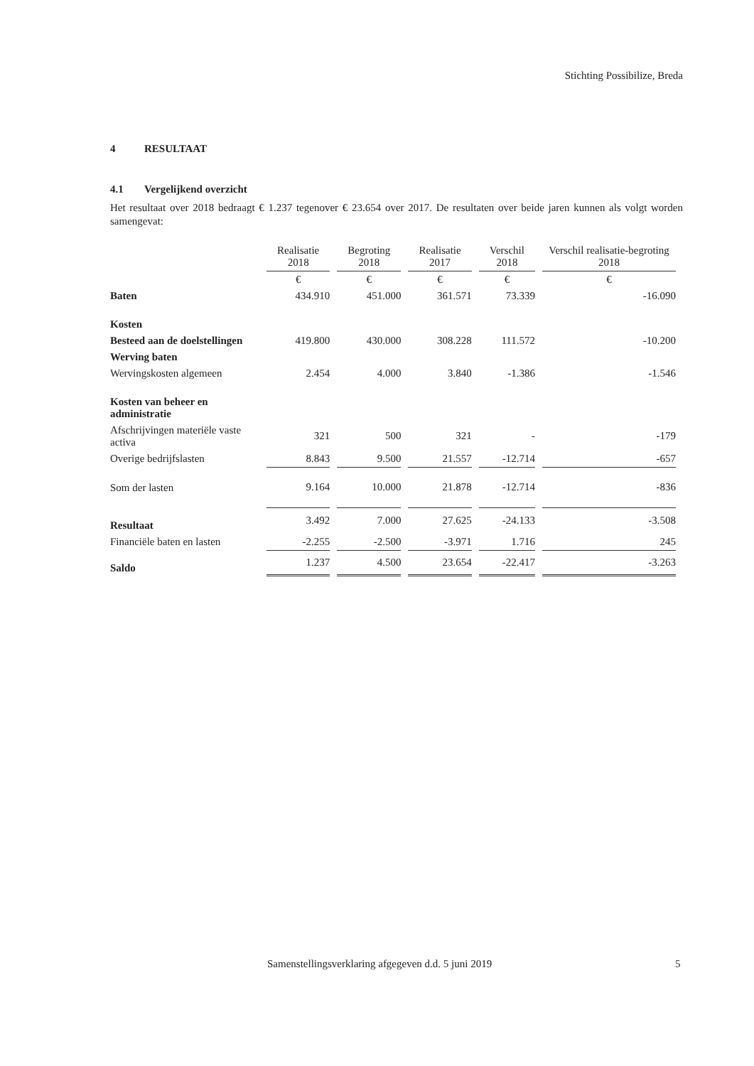Stichting Possibilize, Breda
4 RESULTAAT
4.1 Vergelijkend overzicht
Het resultaat over 2018 bedraagt € 1.237 tegenover € 23.654 over 2017. De resultaten over beide jaren kunnen als volgt worden samengevat:
| | Realisatie 2018 | Begroting 2018 | Realisatie 2017 | Verschil 2018 | Verschil realisatie-begroting 2018 |
| | € | € | € | € | € |
| Baten | 434.910 | 451.000 | 361.571 | 73.339 | -16.090 |
| Kosten | | | | | |
| Besteed aan de doelstellingen | 419.800 | 430.000 | 308.228 | 111.572 | -10.200 |
| Werving baten | | | | | |
| Wervingskosten algemeen | 2.454 | 4.000 | 3.840 | -1.386 | -1.546 |
| Kosten van beheer en administratie | | | | | |
| Afschrijvingen materiële vaste activa | 321 | 500 | 321 | - | -179 |
| Overige bedrijfslasten | 8.843 | 9.500 | 21.557 | -12.714 | -657 |
| Som der lasten | 9.164 | 10.000 | 21.878 | -12.714 | -836 |
| Resultaat | 3.492 | 7.000 | 27.625 | -24.133 | -3.508 |
| Financiële baten en lasten | -2.255 | -2.500 | -3.971 | 1.716 | 245 |
| Saldo | 1.237 | 4.500 | 23.654 | -22.417 | -3.263 |
Samenstellingsverklaring afgegeven d.d. 5 juni 2019
5